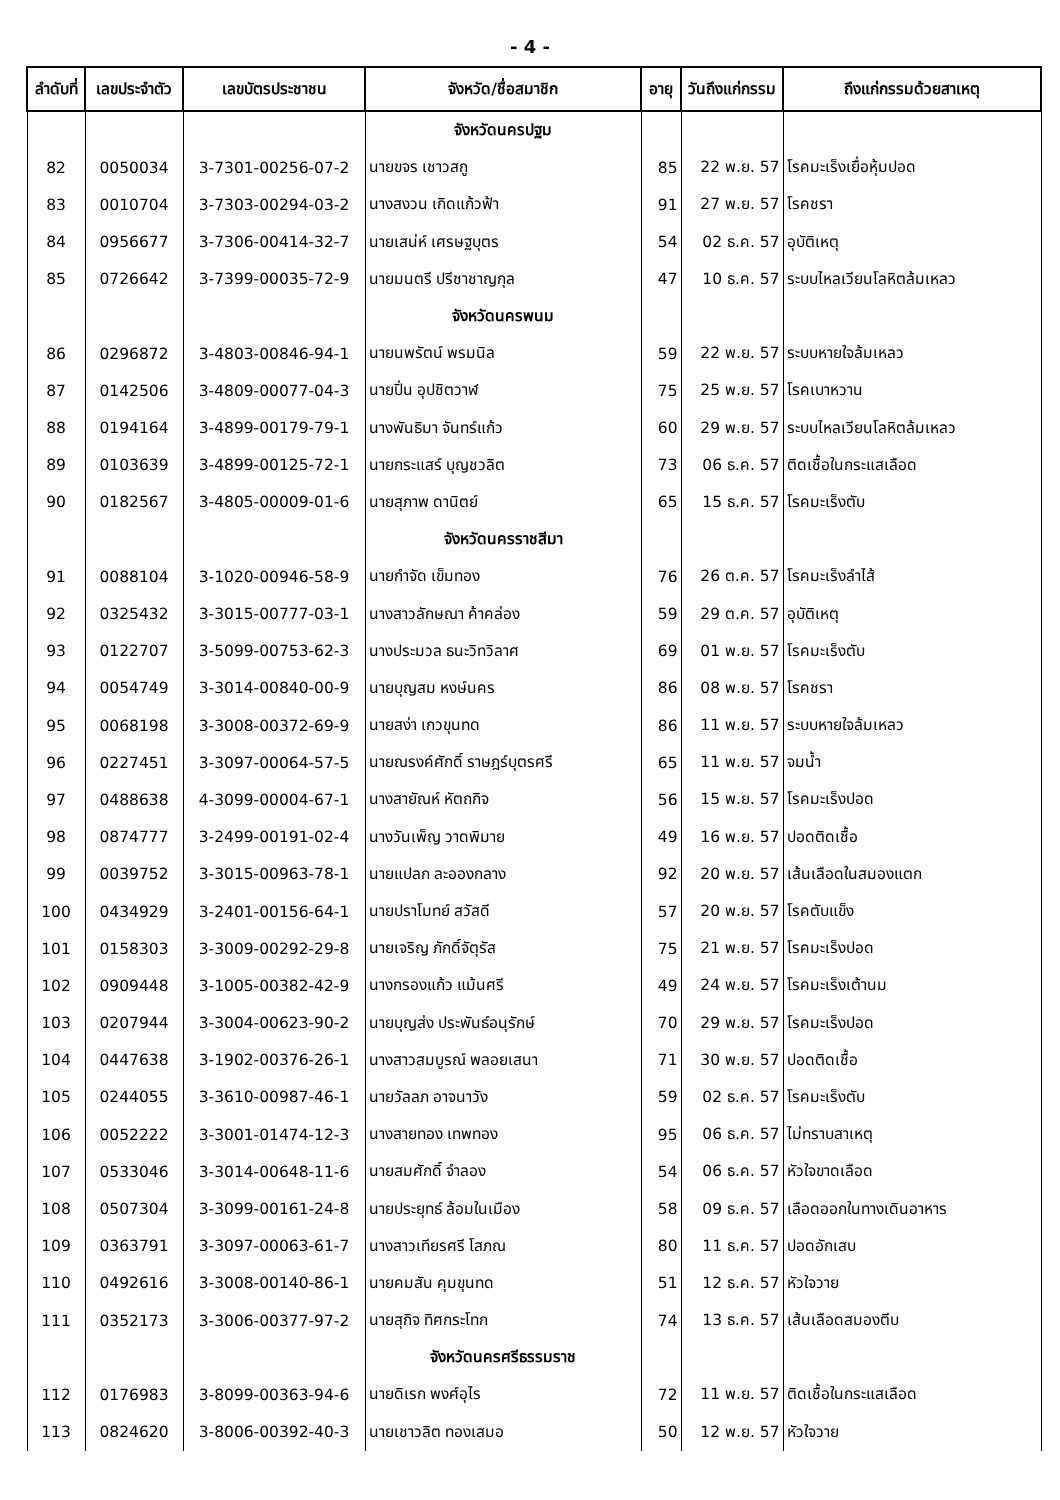- 4 -
| ลำดับที่ | เลขประจำตัว | เลขบัตรประชาชน | จังหวัด/ชื่อสมาชิก | อายุ | วันถึงแก่กรรม | ถึงแก่กรรมด้วยสาเหตุ |
| --- | --- | --- | --- | --- | --- | --- |
| | | | จังหวัดนครปฐม | | | |
| 82 | 0050034 | 3-7301-00256-07-2 | นายขจร เชาวสกู | 85 | 22 พ.ย. 57 | โรคมะเร็งเยื่อหุ้มปอด |
| 83 | 0010704 | 3-7303-00294-03-2 | นางสงวน เกิดแก้วฟ้า | 91 | 27 พ.ย. 57 | โรคชรา |
| 84 | 0956677 | 3-7306-00414-32-7 | นายเสน่ห์ เศรษฐบุตร | 54 | 02 ธ.ค. 57 | อุบัติเหตุ |
| 85 | 0726642 | 3-7399-00035-72-9 | นายมนตรี ปรีชาชาญกุล | 47 | 10 ธ.ค. 57 | ระบบไหลเวียนโลหิตล้มเหลว |
| | | | จังหวัดนครพนม | | | |
| 86 | 0296872 | 3-4803-00846-94-1 | นายนพรัตน์ พรมนิล | 59 | 22 พ.ย. 57 | ระบบหายใจล้มเหลว |
| 87 | 0142506 | 3-4809-00077-04-3 | นายปิ่น อุปชิตวาฬ | 75 | 25 พ.ย. 57 | โรคเบาหวาน |
| 88 | 0194164 | 3-4899-00179-79-1 | นางพันธิมา จันทร์แก้ว | 60 | 29 พ.ย. 57 | ระบบไหลเวียนโลหิตล้มเหลว |
| 89 | 0103639 | 3-4899-00125-72-1 | นายกระแสร์ บุญชวลิต | 73 | 06 ธ.ค. 57 | ติดเชื้อในกระแสเลือด |
| 90 | 0182567 | 3-4805-00009-01-6 | นายสุภาพ ดานิตย์ | 65 | 15 ธ.ค. 57 | โรคมะเร็งตับ |
| | | | จังหวัดนครราชสีมา | | | |
| 91 | 0088104 | 3-1020-00946-58-9 | นายกำจัด เข็มทอง | 76 | 26 ต.ค. 57 | โรคมะเร็งลำไส้ |
| 92 | 0325432 | 3-3015-00777-03-1 | นางสาวลักษณา ค้าคล่อง | 59 | 29 ต.ค. 57 | อุบัติเหตุ |
| 93 | 0122707 | 3-5099-00753-62-3 | นางประมวล ธนะวิทวิลาศ | 69 | 01 พ.ย. 57 | โรคมะเร็งตับ |
| 94 | 0054749 | 3-3014-00840-00-9 | นายบุญสม หงษ์นคร | 86 | 08 พ.ย. 57 | โรคชรา |
| 95 | 0068198 | 3-3008-00372-69-9 | นายสง่า เกวขุนทด | 86 | 11 พ.ย. 57 | ระบบหายใจล้มเหลว |
| 96 | 0227451 | 3-3097-00064-57-5 | นายณรงค์ศักดิ์ ราษฎร์บุตรศรี | 65 | 11 พ.ย. 57 | จมน้ำ |
| 97 | 0488638 | 4-3099-00004-67-1 | นางสายัณห์ หัตถกิจ | 56 | 15 พ.ย. 57 | โรคมะเร็งปอด |
| 98 | 0874777 | 3-2499-00191-02-4 | นางวันเพ็ญ วาดพิมาย | 49 | 16 พ.ย. 57 | ปอดติดเชื้อ |
| 99 | 0039752 | 3-3015-00963-78-1 | นายแปลก ละอองกลาง | 92 | 20 พ.ย. 57 | เส้นเลือดในสมองแตก |
| 100 | 0434929 | 3-2401-00156-64-1 | นายปราโมทย์ สวัสดี | 57 | 20 พ.ย. 57 | โรคตับแข็ง |
| 101 | 0158303 | 3-3009-00292-29-8 | นายเจริญ ภักดิ์จัตุรัส | 75 | 21 พ.ย. 57 | โรคมะเร็งปอด |
| 102 | 0909448 | 3-1005-00382-42-9 | นางกรองแก้ว แม้นศรี | 49 | 24 พ.ย. 57 | โรคมะเร็งเต้านม |
| 103 | 0207944 | 3-3004-00623-90-2 | นายบุญส่ง ประพันธ์อนุรักษ์ | 70 | 29 พ.ย. 57 | โรคมะเร็งปอด |
| 104 | 0447638 | 3-1902-00376-26-1 | นางสาวสมบูรณ์ พลอยเสนา | 71 | 30 พ.ย. 57 | ปอดติดเชื้อ |
| 105 | 0244055 | 3-3610-00987-46-1 | นายวัลลภ อาจนาวัง | 59 | 02 ธ.ค. 57 | โรคมะเร็งตับ |
| 106 | 0052222 | 3-3001-01474-12-3 | นางสายทอง เทพทอง | 95 | 06 ธ.ค. 57 | ไม่ทราบสาเหตุ |
| 107 | 0533046 | 3-3014-00648-11-6 | นายสมศักดิ์ จำลอง | 54 | 06 ธ.ค. 57 | หัวใจขาดเลือด |
| 108 | 0507304 | 3-3099-00161-24-8 | นายประยุทธ์ ล้อมในเมือง | 58 | 09 ธ.ค. 57 | เลือดออกในทางเดินอาหาร |
| 109 | 0363791 | 3-3097-00063-61-7 | นางสาวเทียรศรี โสภณ | 80 | 11 ธ.ค. 57 | ปอดอักเสบ |
| 110 | 0492616 | 3-3008-00140-86-1 | นายคมสัน คุมขุนทด | 51 | 12 ธ.ค. 57 | หัวใจวาย |
| 111 | 0352173 | 3-3006-00377-97-2 | นายสุกิจ ทิศกระโทก | 74 | 13 ธ.ค. 57 | เส้นเลือดสมองตีบ |
| | | | จังหวัดนครศรีธรรมราช | | | |
| 112 | 0176983 | 3-8099-00363-94-6 | นายดิเรก พงศ์อุไร | 72 | 11 พ.ย. 57 | ติดเชื้อในกระแสเลือด |
| 113 | 0824620 | 3-8006-00392-40-3 | นายเชาวลิต ทองเสมอ | 50 | 12 พ.ย. 57 | หัวใจวาย |